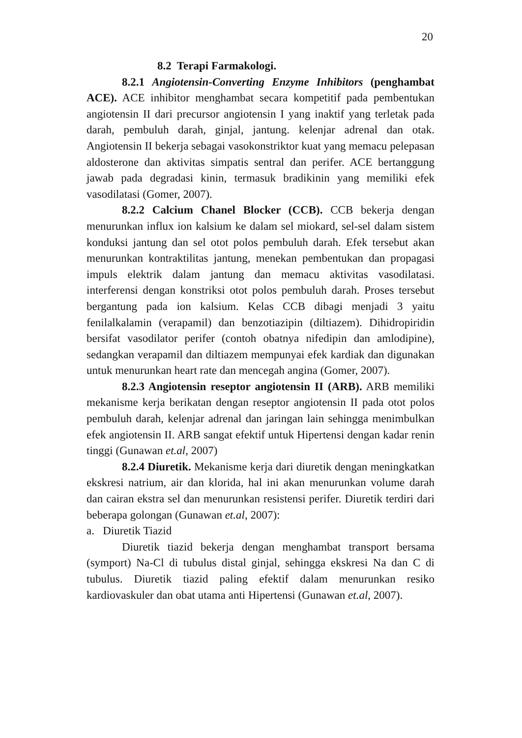20
8.2 Terapi Farmakologi.
8.2.1 Angiotensin-Converting Enzyme Inhibitors (penghambat ACE). ACE inhibitor menghambat secara kompetitif pada pembentukan angiotensin II dari precursor angiotensin I yang inaktif yang terletak pada darah, pembuluh darah, ginjal, jantung. kelenjar adrenal dan otak. Angiotensin II bekerja sebagai vasokonstriktor kuat yang memacu pelepasan aldosterone dan aktivitas simpatis sentral dan perifer. ACE bertanggung jawab pada degradasi kinin, termasuk bradikinin yang memiliki efek vasodilatasi (Gomer, 2007).
8.2.2 Calcium Chanel Blocker (CCB). CCB bekerja dengan menurunkan influx ion kalsium ke dalam sel miokard, sel-sel dalam sistem konduksi jantung dan sel otot polos pembuluh darah. Efek tersebut akan menurunkan kontraktilitas jantung, menekan pembentukan dan propagasi impuls elektrik dalam jantung dan memacu aktivitas vasodilatasi. interferensi dengan konstriksi otot polos pembuluh darah. Proses tersebut bergantung pada ion kalsium. Kelas CCB dibagi menjadi 3 yaitu fenilalkalamin (verapamil) dan benzotiazipin (diltiazem). Dihidropiridin bersifat vasodilator perifer (contoh obatnya nifedipin dan amlodipine), sedangkan verapamil dan diltiazem mempunyai efek kardiak dan digunakan untuk menurunkan heart rate dan mencegah angina (Gomer, 2007).
8.2.3 Angiotensin reseptor angiotensin II (ARB). ARB memiliki mekanisme kerja berikatan dengan reseptor angiotensin II pada otot polos pembuluh darah, kelenjar adrenal dan jaringan lain sehingga menimbulkan efek angiotensin II. ARB sangat efektif untuk Hipertensi dengan kadar renin tinggi (Gunawan et.al, 2007)
8.2.4 Diuretik. Mekanisme kerja dari diuretik dengan meningkatkan ekskresi natrium, air dan klorida, hal ini akan menurunkan volume darah dan cairan ekstra sel dan menurunkan resistensi perifer. Diuretik terdiri dari beberapa golongan (Gunawan et.al, 2007):
a. Diuretik Tiazid
Diuretik tiazid bekerja dengan menghambat transport bersama (symport) Na-Cl di tubulus distal ginjal, sehingga ekskresi Na dan C di tubulus. Diuretik tiazid paling efektif dalam menurunkan resiko kardiovaskuler dan obat utama anti Hipertensi (Gunawan et.al, 2007).